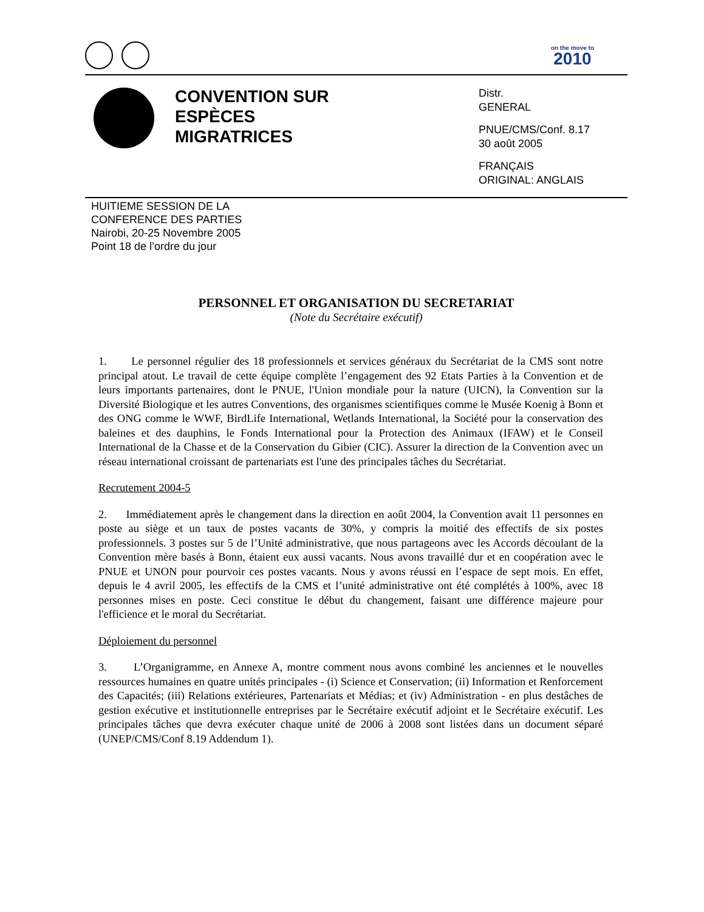on the move to
2010
CONVENTION SUR
ESPÈCES
MIGRATRICES
Distr.
GENERAL
PNUE/CMS/Conf. 8.17
30 août 2005
FRANÇAIS
ORIGINAL: ANGLAIS
HUITIEME SESSION DE LA
CONFERENCE DES PARTIES
Nairobi, 20-25 Novembre 2005
Point 18 de l’ordre du jour
PERSONNEL ET ORGANISATION DU SECRETARIAT
(Note du Secrétaire exécutif)
1. Le personnel régulier des 18 professionnels et services généraux du Secrétariat de la CMS sont notre principal atout. Le travail de cette équipe complète l’engagement des 92 Etats Parties à la Convention et de leurs importants partenaires, dont le PNUE, l'Union mondiale pour la nature (UICN), la Convention sur la Diversité Biologique et les autres Conventions, des organismes scientifiques comme le Musée Koenig à Bonn et des ONG comme le WWF, BirdLife International, Wetlands International, la Société pour la conservation des baleines et des dauphins, le Fonds International pour la Protection des Animaux (IFAW) et le Conseil International de la Chasse et de la Conservation du Gibier (CIC). Assurer la direction de la Convention avec un réseau international croissant de partenariats est l'une des principales tâches du Secrétariat.
Recrutement 2004-5
2. Immédiatement après le changement dans la direction en août 2004, la Convention avait 11 personnes en poste au siège et un taux de postes vacants de 30%, y compris la moitié des effectifs de six postes professionnels. 3 postes sur 5 de l’Unité administrative, que nous partageons avec les Accords découlant de la Convention mère basés à Bonn, étaient eux aussi vacants. Nous avons travaillé dur et en coopération avec le PNUE et UNON pour pourvoir ces postes vacants. Nous y avons réussi en l’espace de sept mois. En effet, depuis le 4 avril 2005, les effectifs de la CMS et l’unité administrative ont été complétés à 100%, avec 18 personnes mises en poste. Ceci constitue le début du changement, faisant une différence majeure pour l'efficience et le moral du Secrétariat.
Déploiement du personnel
3. L’Organigramme, en Annexe A, montre comment nous avons combiné les anciennes et le nouvelles ressources humaines en quatre unités principales - (i) Science et Conservation; (ii) Information et Renforcement des Capacités; (iii) Relations extérieures, Partenariats et Médias; et (iv) Administration - en plus destâches de gestion exécutive et institutionnelle entreprises par le Secrétaire exécutif adjoint et le Secrétaire exécutif. Les principales tâches que devra exécuter chaque unité de 2006 à 2008 sont listées dans un document séparé (UNEP/CMS/Conf 8.19 Addendum 1).